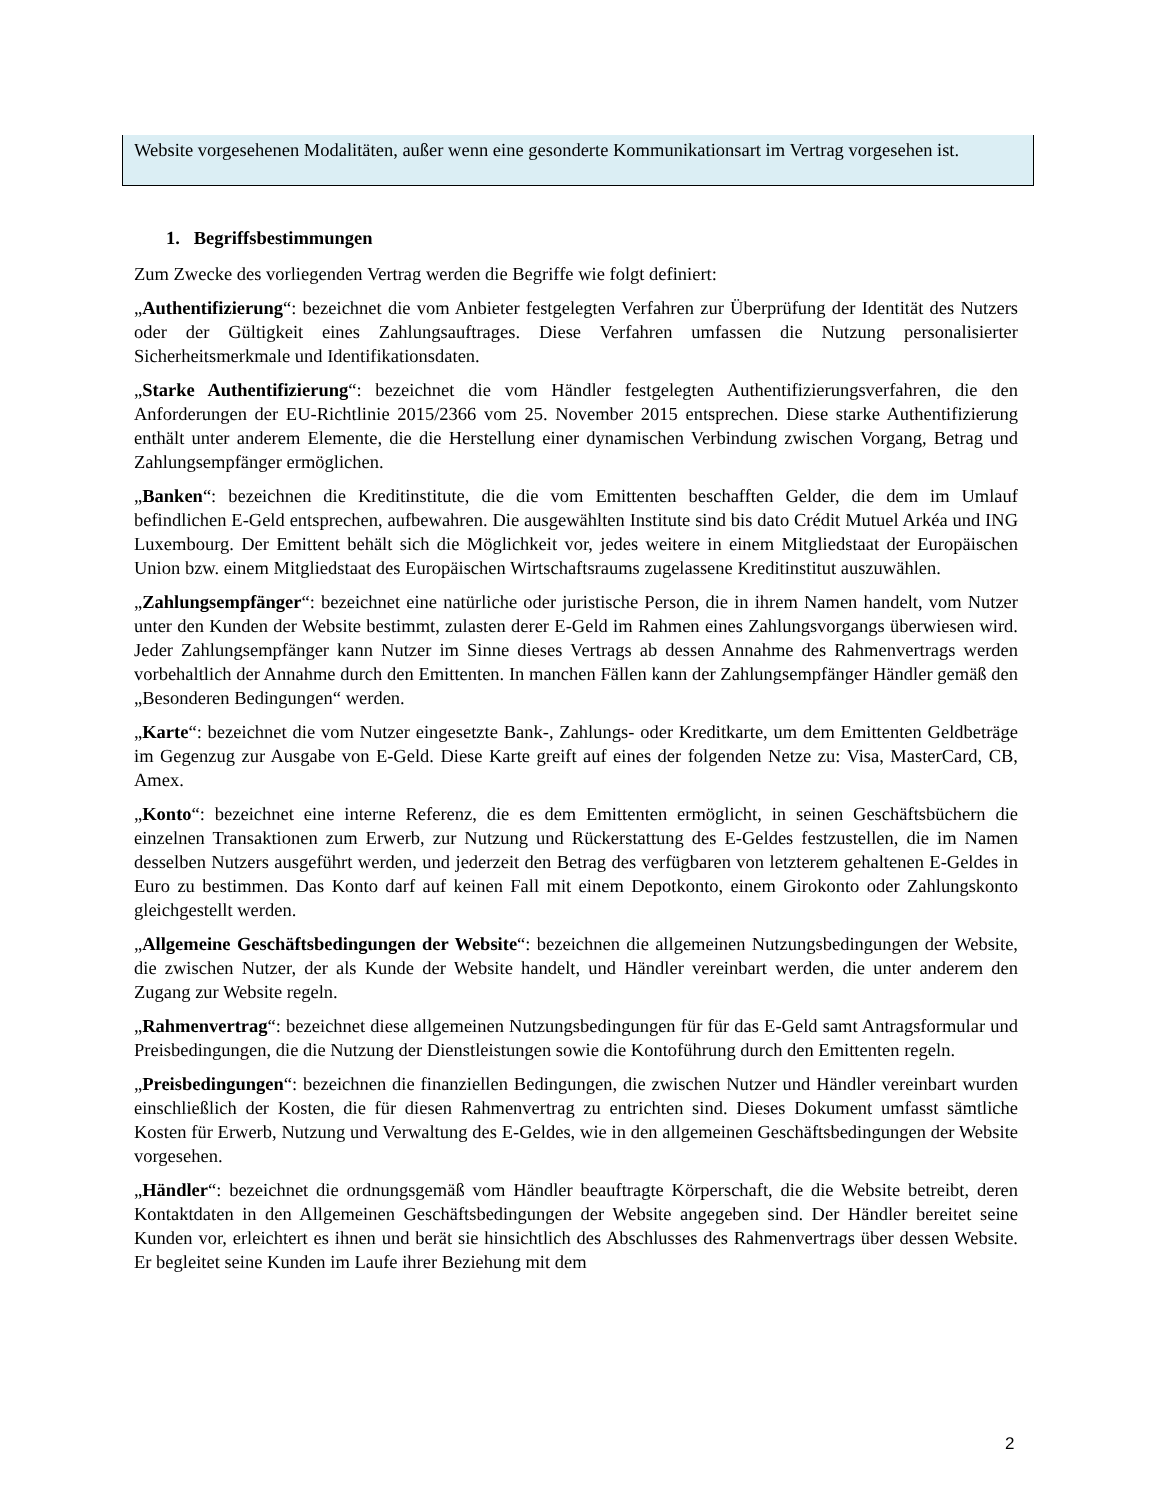Website vorgesehenen Modalitäten, außer wenn eine gesonderte Kommunikationsart im Vertrag vorgesehen ist.
1. Begriffsbestimmungen
Zum Zwecke des vorliegenden Vertrag werden die Begriffe wie folgt definiert:
„Authentifizierung“: bezeichnet die vom Anbieter festgelegten Verfahren zur Überprüfung der Identität des Nutzers oder der Gültigkeit eines Zahlungsauftrages. Diese Verfahren umfassen die Nutzung personalisierter Sicherheitsmerkmale und Identifikationsdaten.
„Starke Authentifizierung“: bezeichnet die vom Händler festgelegten Authentifizierungsverfahren, die den Anforderungen der EU-Richtlinie 2015/2366 vom 25. November 2015 entsprechen. Diese starke Authentifizierung enthält unter anderem Elemente, die die Herstellung einer dynamischen Verbindung zwischen Vorgang, Betrag und Zahlungsempfänger ermöglichen.
„Banken“: bezeichnen die Kreditinstitute, die die vom Emittenten beschafften Gelder, die dem im Umlauf befindlichen E-Geld entsprechen, aufbewahren. Die ausgewählten Institute sind bis dato Crédit Mutuel Arkéa und ING Luxembourg. Der Emittent behält sich die Möglichkeit vor, jedes weitere in einem Mitgliedstaat der Europäischen Union bzw. einem Mitgliedstaat des Europäischen Wirtschaftsraums zugelassene Kreditinstitut auszuwählen.
„Zahlungsempfänger“: bezeichnet eine natürliche oder juristische Person, die in ihrem Namen handelt, vom Nutzer unter den Kunden der Website bestimmt, zulasten derer E-Geld im Rahmen eines Zahlungsvorgangs überwiesen wird. Jeder Zahlungsempfänger kann Nutzer im Sinne dieses Vertrags ab dessen Annahme des Rahmenvertrags werden vorbehaltlich der Annahme durch den Emittenten. In manchen Fällen kann der Zahlungsempfänger Händler gemäß den „Besonderen Bedingungen“ werden.
„Karte“: bezeichnet die vom Nutzer eingesetzte Bank-, Zahlungs- oder Kreditkarte, um dem Emittenten Geldbeträge im Gegenzug zur Ausgabe von E-Geld. Diese Karte greift auf eines der folgenden Netze zu: Visa, MasterCard, CB, Amex.
„Konto“: bezeichnet eine interne Referenz, die es dem Emittenten ermöglicht, in seinen Geschäftsbüchern die einzelnen Transaktionen zum Erwerb, zur Nutzung und Rückerstattung des E-Geldes festzustellen, die im Namen desselben Nutzers ausgeführt werden, und jederzeit den Betrag des verfügbaren von letzterem gehaltenen E-Geldes in Euro zu bestimmen. Das Konto darf auf keinen Fall mit einem Depotkonto, einem Girokonto oder Zahlungskonto gleichgestellt werden.
„Allgemeine Geschäftsbedingungen der Website“: bezeichnen die allgemeinen Nutzungsbedingungen der Website, die zwischen Nutzer, der als Kunde der Website handelt, und Händler vereinbart werden, die unter anderem den Zugang zur Website regeln.
„Rahmenvertrag“: bezeichnet diese allgemeinen Nutzungsbedingungen für für das E-Geld samt Antragsformular und Preisbedingungen, die die Nutzung der Dienstleistungen sowie die Kontoführung durch den Emittenten regeln.
„Preisbedingungen“: bezeichnen die finanziellen Bedingungen, die zwischen Nutzer und Händler vereinbart wurden einschließlich der Kosten, die für diesen Rahmenvertrag zu entrichten sind. Dieses Dokument umfasst sämtliche Kosten für Erwerb, Nutzung und Verwaltung des E-Geldes, wie in den allgemeinen Geschäftsbedingungen der Website vorgesehen.
„Händler“: bezeichnet die ordnungsgemäß vom Händler beauftragte Körperschaft, die die Website betreibt, deren Kontaktdaten in den Allgemeinen Geschäftsbedingungen der Website angegeben sind. Der Händler bereitet seine Kunden vor, erleichtert es ihnen und berät sie hinsichtlich des Abschlusses des Rahmenvertrags über dessen Website. Er begleitet seine Kunden im Laufe ihrer Beziehung mit dem
2